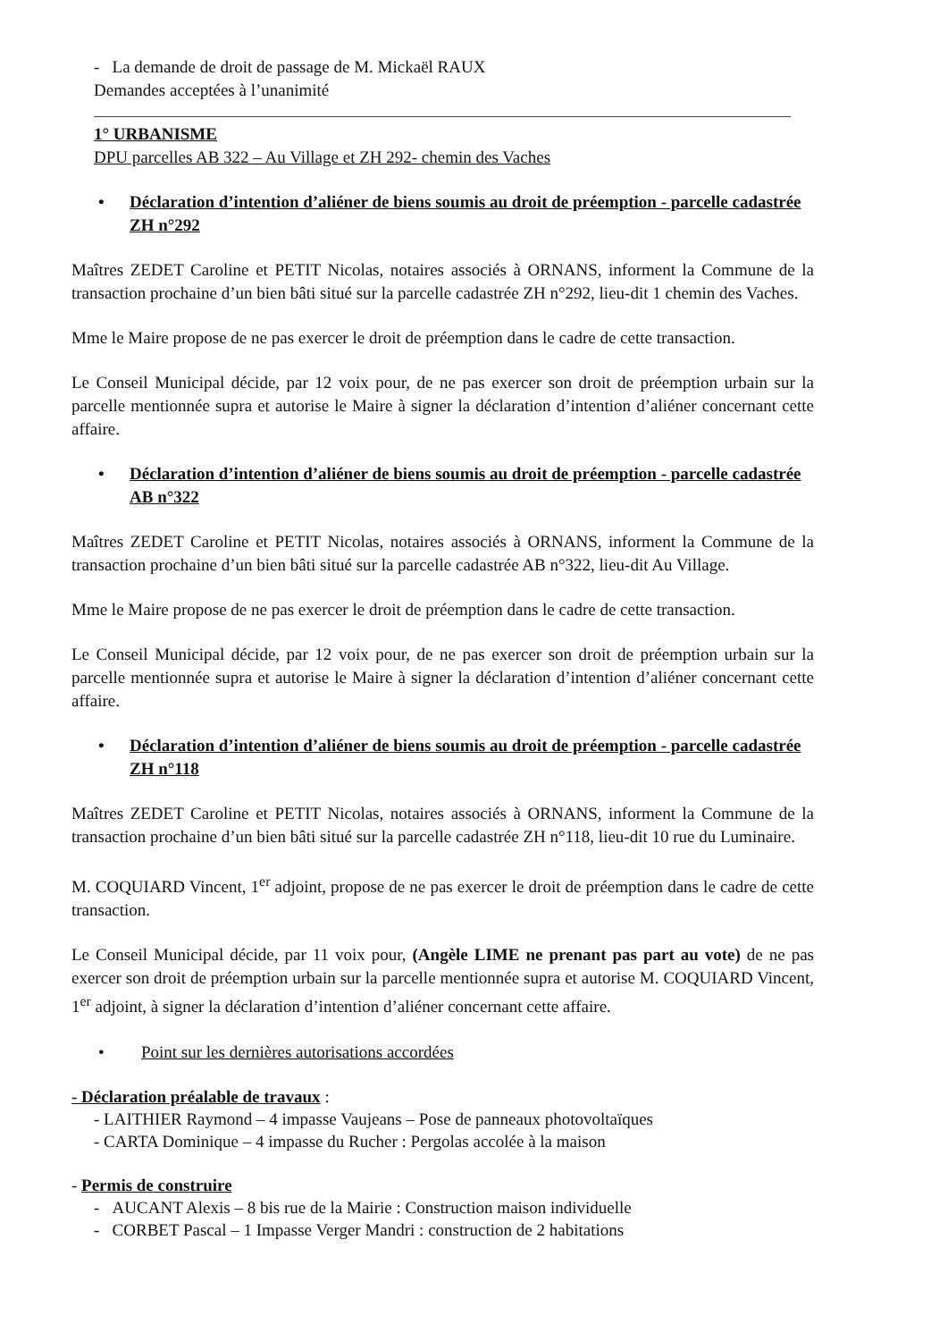- La demande de droit de passage de M. Mickaël RAUX
Demandes acceptées à l’unanimité
1° URBANISME
DPU parcelles AB 322 – Au Village et ZH 292- chemin des Vaches
• Déclaration d’intention d’aliéner de biens soumis au droit de préemption - parcelle cadastrée ZH n°292
Maîtres ZEDET Caroline et PETIT Nicolas, notaires associés à ORNANS, informent la Commune de la transaction prochaine d’un bien bâti situé sur la parcelle cadastrée ZH n°292, lieu-dit 1 chemin des Vaches.
Mme le Maire propose de ne pas exercer le droit de préemption dans le cadre de cette transaction.
Le Conseil Municipal décide, par 12 voix pour, de ne pas exercer son droit de préemption urbain sur la parcelle mentionnée supra et autorise le Maire à signer la déclaration d’intention d’aliéner concernant cette affaire.
• Déclaration d’intention d’aliéner de biens soumis au droit de préemption - parcelle cadastrée AB n°322
Maîtres ZEDET Caroline et PETIT Nicolas, notaires associés à ORNANS, informent la Commune de la transaction prochaine d’un bien bâti situé sur la parcelle cadastrée AB n°322, lieu-dit Au Village.
Mme le Maire propose de ne pas exercer le droit de préemption dans le cadre de cette transaction.
Le Conseil Municipal décide, par 12 voix pour, de ne pas exercer son droit de préemption urbain sur la parcelle mentionnée supra et autorise le Maire à signer la déclaration d’intention d’aliéner concernant cette affaire.
• Déclaration d’intention d’aliéner de biens soumis au droit de préemption - parcelle cadastrée ZH n°118
Maîtres ZEDET Caroline et PETIT Nicolas, notaires associés à ORNANS, informent la Commune de la transaction prochaine d’un bien bâti situé sur la parcelle cadastrée ZH n°118, lieu-dit 10 rue du Luminaire.
M. COQUIARD Vincent, 1<sup>er</sup> adjoint, propose de ne pas exercer le droit de préemption dans le cadre de cette transaction.
Le Conseil Municipal décide, par 11 voix pour, (Angèle LIME ne prenant pas part au vote) de ne pas exercer son droit de préemption urbain sur la parcelle mentionnée supra et autorise M. COQUIARD Vincent, 1<sup>er</sup> adjoint, à signer la déclaration d’intention d’aliéner concernant cette affaire.
• Point sur les dernières autorisations accordées
- Déclaration préalable de travaux :
- LAITHIER Raymond – 4 impasse Vaujeans – Pose de panneaux photovoltaïques
- CARTA Dominique – 4 impasse du Rucher : Pergolas accolée à la maison
- Permis de construire
- AUCANT Alexis – 8 bis rue de la Mairie : Construction maison individuelle
- CORBET Pascal – 1 Impasse Verger Mandri : construction de 2 habitations